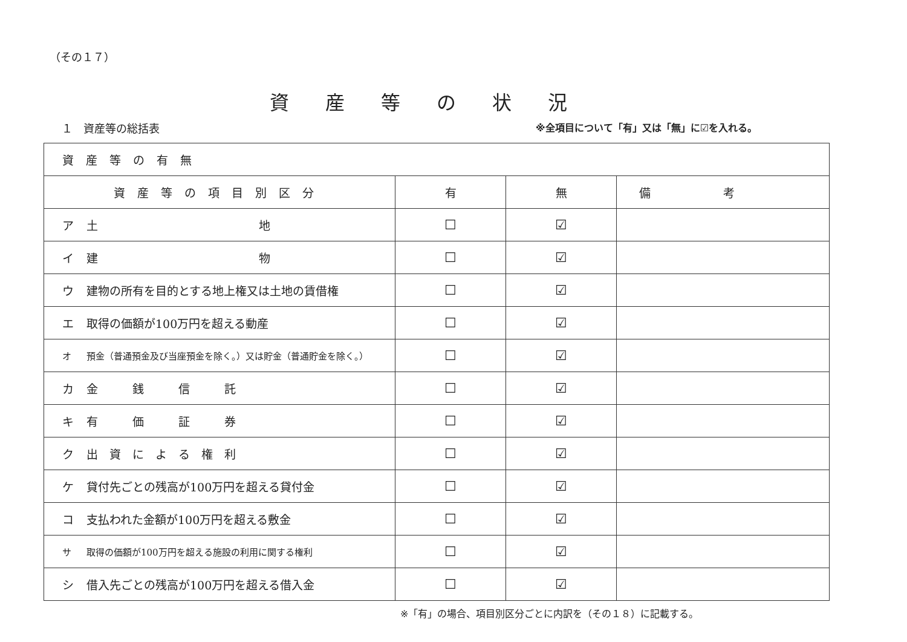（その１７）
資産等の状況
１　資産等の総括表 ※全項目について「有」又は「無」に☑を入れる。
| 資産等の有無 | | | |
| --- | --- | --- | --- |
| 資産等の項目別区分 | 有 | 無 | 備考 |
| ア 土 地 | ☐ | ☑ | |
| イ 建 物 | ☐ | ☑ | |
| ウ 建物の所有を目的とする地上権又は土地の賃借権 | ☐ | ☑ | |
| エ 取得の価額が100万円を超える動産 | ☐ | ☑ | |
| オ 預金（普通預金及び当座預金を除く。）又は貯金（普通貯金を除く。） | ☐ | ☑ | |
| カ 金 銭 信 託 | ☐ | ☑ | |
| キ 有 価 証 券 | ☐ | ☑ | |
| ク 出 資 に よ る 権 利 | ☐ | ☑ | |
| ケ 貸付先ごとの残高が100万円を超える貸付金 | ☐ | ☑ | |
| コ 支払われた金額が100万円を超える敷金 | ☐ | ☑ | |
| サ 取得の価額が100万円を超える施設の利用に関する権利 | ☐ | ☑ | |
| シ 借入先ごとの残高が100万円を超える借入金 | ☐ | ☑ | |
※「有」の場合、項目別区分ごとに内訳を（その１８）に記載する。